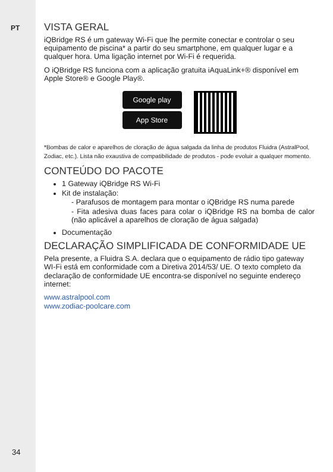PT
34
VISTA GERAL
iQBridge RS é um gateway Wi-Fi que lhe permite conectar e controlar o seu equipamento de piscina* a partir do seu smartphone, em qualquer lugar e a qualquer hora. Uma ligação internet por Wi-Fi é requerida.
O iQBridge RS funciona com a aplicação gratuita iAquaLink+® disponível em Apple Store® e Google Play®.
Google play
App Store
*Bombas de calor e aparelhos de cloração de água salgada da linha de produtos Fluidra (AstralPool, Zodiac, etc.). Lista não exaustiva de compatibilidade de produtos - pode evoluir a qualquer momento.
CONTEÚDO DO PACOTE
1 Gateway iQBridge RS Wi-Fi
Kit de instalação:
- Parafusos de montagem para montar o iQBridge RS numa parede
- Fita adesiva duas faces para colar o iQBridge RS na bomba de calor (não aplicável a aparelhos de cloração de água salgada)
Documentação
DECLARAÇÃO SIMPLIFICADA DE CONFORMIDADE UE
Pela presente, a Fluidra S.A. declara que o equipamento de rádio tipo gateway WI-Fi está em conformidade com a Diretiva 2014/53/ UE. O texto completo da declaração de conformidade UE encontra-se disponível no seguinte endereço internet:
www.astralpool.com
www.zodiac-poolcare.com